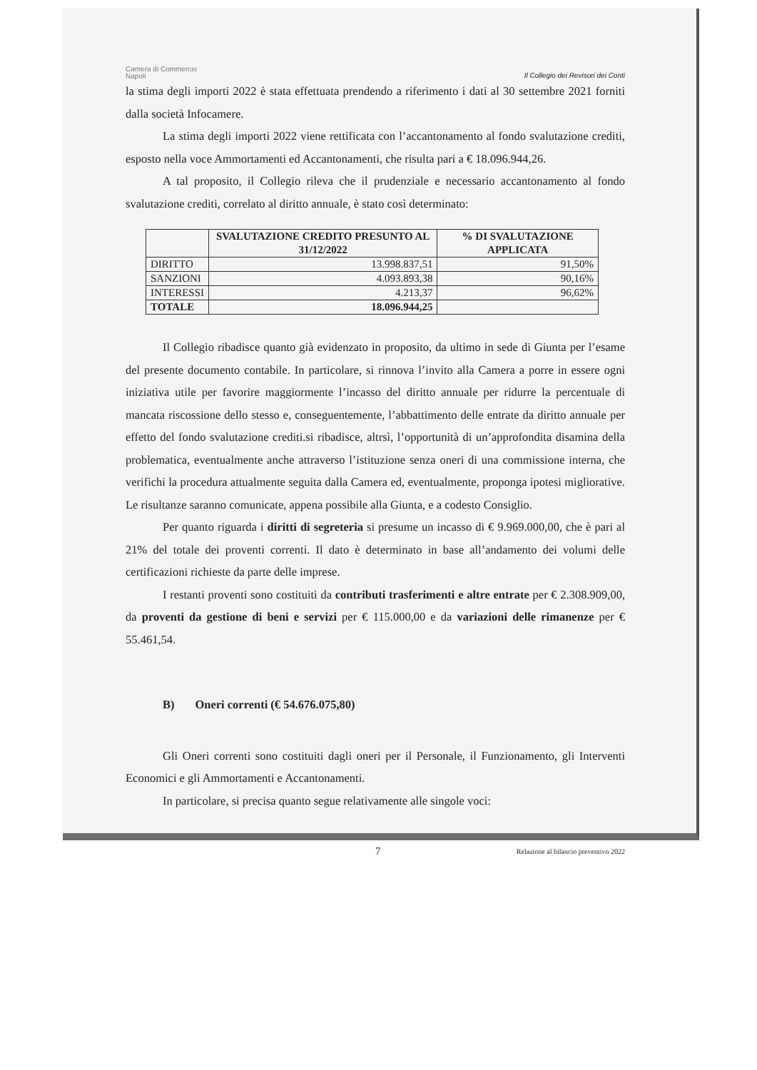Camera di Commercio
Napoli
Il Collegio dei Revisori dei Conti
la stima degli importi 2022 è stata effettuata prendendo a riferimento i dati al 30 settembre 2021 forniti dalla società Infocamere.
La stima degli importi 2022 viene rettificata con l’accantonamento al fondo svalutazione crediti, esposto nella voce Ammortamenti ed Accantonamenti, che risulta pari a € 18.096.944,26.
A tal proposito, il Collegio rileva che il prudenziale e necessario accantonamento al fondo svalutazione crediti, correlato al diritto annuale, è stato così determinato:
| | SVALUTAZIONE CREDITO PRESUNTO AL 31/12/2022 | % DI SVALUTAZIONE APPLICATA |
| --- | --- | --- |
| DIRITTO | 13.998.837,51 | 91,50% |
| SANZIONI | 4.093.893,38 | 90,16% |
| INTERESSI | 4.213,37 | 96,62% |
| TOTALE | 18.096.944,25 | |
Il Collegio ribadisce quanto già evidenzato in proposito, da ultimo in sede di Giunta per l’esame del presente documento contabile. In particolare, si rinnova l’invito alla Camera a porre in essere ogni iniziativa utile per favorire maggiormente l’incasso del diritto annuale per ridurre la percentuale di mancata riscossione dello stesso e, conseguentemente, l’abbattimento delle entrate da diritto annuale per effetto del fondo svalutazione crediti.si ribadisce, altrsì, l’opportunità di un’approfondita disamina della problematica, eventualmente anche attraverso l’istituzione senza oneri di una commissione interna, che verifichi la procedura attualmente seguita dalla Camera ed, eventualmente, proponga ipotesi migliorative. Le risultanze saranno comunicate, appena possibile alla Giunta, e a codesto Consiglio.
Per quanto riguarda i diritti di segreteria si presume un incasso di € 9.969.000,00, che è pari al 21% del totale dei proventi correnti. Il dato è determinato in base all’andamento dei volumi delle certificazioni richieste da parte delle imprese.
I restanti proventi sono costituiti da contributi trasferimenti e altre entrate per € 2.308.909,00, da proventi da gestione di beni e servizi per € 115.000,00 e da variazioni delle rimanenze per € 55.461,54.
B) Oneri correnti (€ 54.676.075,80)
Gli Oneri correnti sono costituiti dagli oneri per il Personale, il Funzionamento, gli Interventi Economici e gli Ammortamenti e Accantonamenti.
In particolare, si precisa quanto segue relativamente alle singole voci:
7 Relazione al bilancio preventivo 2022